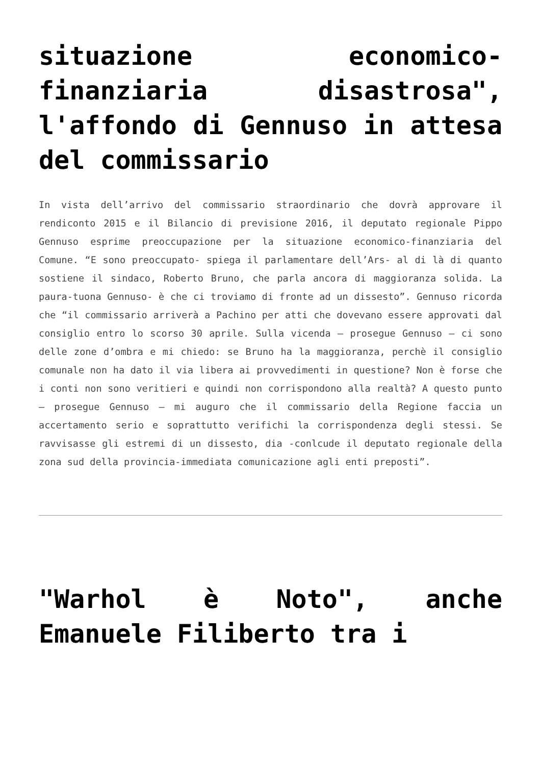situazione economico-finanziaria disastrosa", l'affondo di Gennuso in attesa del commissario
In vista dell’arrivo del commissario straordinario che dovrà approvare il rendiconto 2015 e il Bilancio di previsione 2016, il deputato regionale Pippo Gennuso esprime preoccupazione per la situazione economico-finanziaria del Comune. “E sono preoccupato- spiega il parlamentare dell’Ars- al di là di quanto sostiene il sindaco, Roberto Bruno, che parla ancora di maggioranza solida. La paura-tuona Gennuso- è che ci troviamo di fronte ad un dissesto”. Gennuso ricorda che “il commissario arriverà a Pachino per atti che dovevano essere approvati dal consiglio entro lo scorso 30 aprile. Sulla vicenda – prosegue Gennuso – ci sono delle zone d’ombra e mi chiedo: se Bruno ha la maggioranza, perchè il consiglio comunale non ha dato il via libera ai provvedimenti in questione? Non è forse che i conti non sono veritieri e quindi non corrispondono alla realtà? A questo punto – prosegue Gennuso – mi auguro che il commissario della Regione faccia un accertamento serio e soprattutto verifichi la corrispondenza degli stessi. Se ravvisasse gli estremi di un dissesto, dia -conlcude il deputato regionale della zona sud della provincia-immediata comunicazione agli enti preposti”.
"Warhol è Noto", anche Emanuele Filiberto tra i